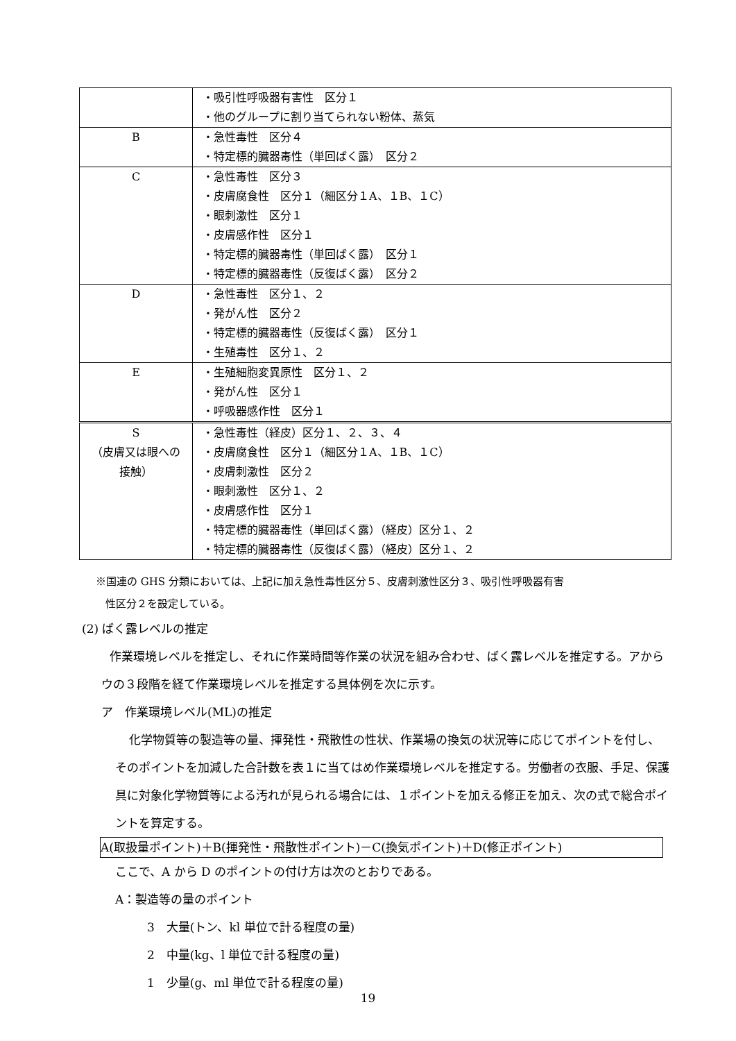| | ・吸引性呼吸器有害性 区分１ ・他のグループに割り当てられない粉体、蒸気 |
| B | ・急性毒性 区分４ ・特定標的臓器毒性（単回ばく露） 区分２ |
| C | ・急性毒性 区分３ ・皮膚腐食性 区分１（細区分１A、１B、１C） ・眼刺激性 区分１ ・皮膚感作性 区分１ ・特定標的臓器毒性（単回ばく露） 区分１ ・特定標的臓器毒性（反復ばく露） 区分２ |
| D | ・急性毒性 区分１、２ ・発がん性 区分２ ・特定標的臓器毒性（反復ばく露） 区分１ ・生殖毒性 区分１、２ |
| E | ・生殖細胞変異原性 区分１、２ ・発がん性 区分１ ・呼吸器感作性 区分１ |
| S （皮膚又は眼への 接触） | ・急性毒性（経皮）区分１、２、３、４ ・皮膚腐食性 区分１（細区分１A、１B、１C） ・皮膚刺激性 区分２ ・眼刺激性 区分１、２ ・皮膚感作性 区分１ ・特定標的臓器毒性（単回ばく露）（経皮）区分１、２ ・特定標的臓器毒性（反復ばく露）（経皮）区分１、２ |
※国連の GHS 分類においては、上記に加え急性毒性区分５、皮膚刺激性区分３、吸引性呼吸器有害
性区分２を設定している。
(2) ばく露レベルの推定
作業環境レベルを推定し、それに作業時間等作業の状況を組み合わせ、ばく露レベルを推定する。アからウの３段階を経て作業環境レベルを推定する具体例を次に示す。
ア　作業環境レベル(ML)の推定
化学物質等の製造等の量、揮発性・飛散性の性状、作業場の換気の状況等に応じてポイントを付し、そのポイントを加減した合計数を表１に当てはめ作業環境レベルを推定する。労働者の衣服、手足、保護具に対象化学物質等による汚れが見られる場合には、１ポイントを加える修正を加え、次の式で総合ポイントを算定する。
A(取扱量ポイント)＋B(揮発性・飛散性ポイント)－C(換気ポイント)＋D(修正ポイント)
ここで、A から D のポイントの付け方は次のとおりである。
A：製造等の量のポイント
3　大量(トン、kl 単位で計る程度の量)
2　中量(kg、l 単位で計る程度の量)
1　少量(g、ml 単位で計る程度の量)
19